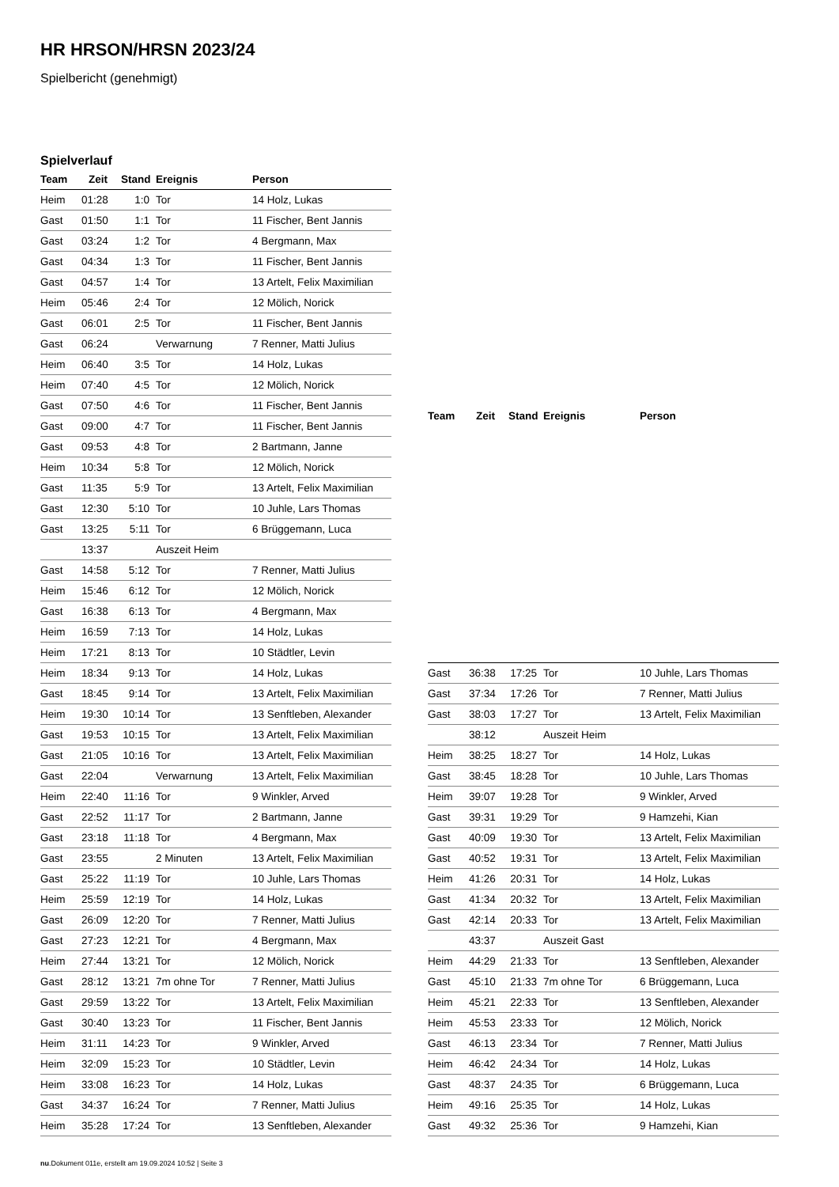HR HRSON/HRSN 2023/24
Spielbericht (genehmigt)
Spielverlauf
| Team | Zeit | Stand | Ereignis | Person |
| --- | --- | --- | --- | --- |
| Heim | 01:28 | 1:0 | Tor | 14 Holz, Lukas |
| Gast | 01:50 | 1:1 | Tor | 11 Fischer, Bent Jannis |
| Gast | 03:24 | 1:2 | Tor | 4 Bergmann, Max |
| Gast | 04:34 | 1:3 | Tor | 11 Fischer, Bent Jannis |
| Gast | 04:57 | 1:4 | Tor | 13 Artelt, Felix Maximilian |
| Heim | 05:46 | 2:4 | Tor | 12 Mölich, Norick |
| Gast | 06:01 | 2:5 | Tor | 11 Fischer, Bent Jannis |
| Gast | 06:24 | | Verwarnung | 7 Renner, Matti Julius |
| Heim | 06:40 | 3:5 | Tor | 14 Holz, Lukas |
| Heim | 07:40 | 4:5 | Tor | 12 Mölich, Norick |
| Gast | 07:50 | 4:6 | Tor | 11 Fischer, Bent Jannis |
| Gast | 09:00 | 4:7 | Tor | 11 Fischer, Bent Jannis |
| Gast | 09:53 | 4:8 | Tor | 2 Bartmann, Janne |
| Heim | 10:34 | 5:8 | Tor | 12 Mölich, Norick |
| Gast | 11:35 | 5:9 | Tor | 13 Artelt, Felix Maximilian |
| Gast | 12:30 | 5:10 | Tor | 10 Juhle, Lars Thomas |
| Gast | 13:25 | 5:11 | Tor | 6 Brüggemann, Luca |
| | 13:37 | | Auszeit Heim | |
| Gast | 14:58 | 5:12 | Tor | 7 Renner, Matti Julius |
| Heim | 15:46 | 6:12 | Tor | 12 Mölich, Norick |
| Gast | 16:38 | 6:13 | Tor | 4 Bergmann, Max |
| Heim | 16:59 | 7:13 | Tor | 14 Holz, Lukas |
| Heim | 17:21 | 8:13 | Tor | 10 Städtler, Levin |
| Heim | 18:34 | 9:13 | Tor | 14 Holz, Lukas |
| Gast | 18:45 | 9:14 | Tor | 13 Artelt, Felix Maximilian |
| Heim | 19:30 | 10:14 | Tor | 13 Senftleben, Alexander |
| Gast | 19:53 | 10:15 | Tor | 13 Artelt, Felix Maximilian |
| Gast | 21:05 | 10:16 | Tor | 13 Artelt, Felix Maximilian |
| Gast | 22:04 | | Verwarnung | 13 Artelt, Felix Maximilian |
| Heim | 22:40 | 11:16 | Tor | 9 Winkler, Arved |
| Gast | 22:52 | 11:17 | Tor | 2 Bartmann, Janne |
| Gast | 23:18 | 11:18 | Tor | 4 Bergmann, Max |
| Gast | 23:55 | | 2 Minuten | 13 Artelt, Felix Maximilian |
| Gast | 25:22 | 11:19 | Tor | 10 Juhle, Lars Thomas |
| Heim | 25:59 | 12:19 | Tor | 14 Holz, Lukas |
| Gast | 26:09 | 12:20 | Tor | 7 Renner, Matti Julius |
| Gast | 27:23 | 12:21 | Tor | 4 Bergmann, Max |
| Heim | 27:44 | 13:21 | Tor | 12 Mölich, Norick |
| Gast | 28:12 | 13:21 | 7m ohne Tor | 7 Renner, Matti Julius |
| Gast | 29:59 | 13:22 | Tor | 13 Artelt, Felix Maximilian |
| Gast | 30:40 | 13:23 | Tor | 11 Fischer, Bent Jannis |
| Heim | 31:11 | 14:23 | Tor | 9 Winkler, Arved |
| Heim | 32:09 | 15:23 | Tor | 10 Städtler, Levin |
| Heim | 33:08 | 16:23 | Tor | 14 Holz, Lukas |
| Gast | 34:37 | 16:24 | Tor | 7 Renner, Matti Julius |
| Heim | 35:28 | 17:24 | Tor | 13 Senftleben, Alexander |
| Team | Zeit | Stand | Ereignis | Person |
| --- | --- | --- | --- | --- |
| Gast | 36:38 | 17:25 | Tor | 10 Juhle, Lars Thomas |
| Gast | 37:34 | 17:26 | Tor | 7 Renner, Matti Julius |
| Gast | 38:03 | 17:27 | Tor | 13 Artelt, Felix Maximilian |
| | 38:12 | | Auszeit Heim | |
| Heim | 38:25 | 18:27 | Tor | 14 Holz, Lukas |
| Gast | 38:45 | 18:28 | Tor | 10 Juhle, Lars Thomas |
| Heim | 39:07 | 19:28 | Tor | 9 Winkler, Arved |
| Gast | 39:31 | 19:29 | Tor | 9 Hamzehi, Kian |
| Gast | 40:09 | 19:30 | Tor | 13 Artelt, Felix Maximilian |
| Gast | 40:52 | 19:31 | Tor | 13 Artelt, Felix Maximilian |
| Heim | 41:26 | 20:31 | Tor | 14 Holz, Lukas |
| Gast | 41:34 | 20:32 | Tor | 13 Artelt, Felix Maximilian |
| Gast | 42:14 | 20:33 | Tor | 13 Artelt, Felix Maximilian |
| | 43:37 | | Auszeit Gast | |
| Heim | 44:29 | 21:33 | Tor | 13 Senftleben, Alexander |
| Gast | 45:10 | 21:33 | 7m ohne Tor | 6 Brüggemann, Luca |
| Heim | 45:21 | 22:33 | Tor | 13 Senftleben, Alexander |
| Heim | 45:53 | 23:33 | Tor | 12 Mölich, Norick |
| Gast | 46:13 | 23:34 | Tor | 7 Renner, Matti Julius |
| Heim | 46:42 | 24:34 | Tor | 14 Holz, Lukas |
| Gast | 48:37 | 24:35 | Tor | 6 Brüggemann, Luca |
| Heim | 49:16 | 25:35 | Tor | 14 Holz, Lukas |
| Gast | 49:32 | 25:36 | Tor | 9 Hamzehi, Kian |
nu.Dokument 011e, erstellt am 19.09.2024 10:52 | Seite 3